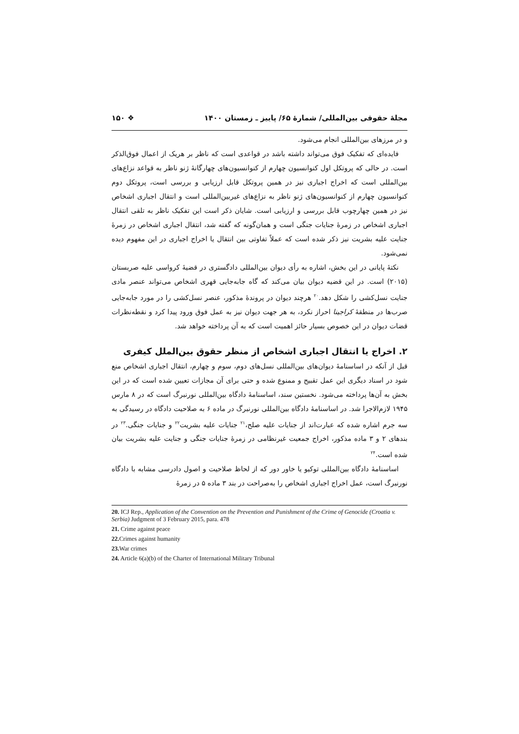مجلهٔ حقوقی بین‌المللی/ شمارهٔ ۶۵/ پاییز ـ زمستان ۱۴۰۰ ❖ ۱۵۰
و در مرزهای بین‌المللی انجام می‌شود.
فایده‌ای که تفکیک فوق می‌تواند داشته باشد در قواعدی است که ناظر بر هریک از اعمال فوق‌الذکر است. در حالی که پروتکل اول کنوانسیون چهارم از کنوانسیون‌های چهارگانهٔ ژنو ناظر به قواعد نزاع‌های بین‌المللی است که اخراج اجباری نیز در همین پروتکل قابل ارزیابی و بررسی است، پروتکل دوم کنوانسیون چهارم از کنوانسیون‌های ژنو ناظر به نزاع‌های غیربین‌المللی است و انتقال اجباری اشخاص نیز در همین چهارچوب قابل بررسی و ارزیابی است. شایان ذکر است این تفکیک ناظر به تلقی انتقال اجباری اشخاص در زمرهٔ جنایات جنگی است و همان‌گونه که گفته شد، انتقال اجباری اشخاص در زمرهٔ جنایت علیه بشریت نیز ذکر شده است که عملاً تفاوتی بین انتقال یا اخراج اجباری در این مفهوم دیده نمی‌شود.
نکتهٔ پایانی در این بخش، اشاره به رأی دیوان بین‌المللی دادگستری در قضیهٔ کرواسی علیه صربستان (۲۰۱۵) است. در این قضیه دیوان بیان می‌کند که گاه جابه‌جایی قهری اشخاص می‌تواند عنصر مادی جنایت نسل‌کشی را شکل دهد.<sup>۲۰</sup> هرچند دیوان در پروندهٔ مذکور، عنصر نسل‌کشی را در مورد جابه‌جایی صرب‌ها در منطقهٔ کراجینا احراز نکرد، به هر جهت دیوان نیز به عمل فوق ورود پیدا کرد و نقطه‌نظرات قضات دیوان در این خصوص بسیار حائز اهمیت است که به آن پرداخته خواهد شد.
۲. اخراج یا انتقال اجباری اشخاص از منظر حقوق بین‌الملل کیفری
قبل از آنکه در اساسنامهٔ دیوان‌های بین‌المللی نسل‌های دوم، سوم و چهارم، انتقال اجباری اشخاص منع شود در اسناد دیگری این عمل تقبیح و ممنوع شده و حتی برای آن مجازات تعیین شده است که در این بخش به آن‌ها پرداخته می‌شود. نخستین سند، اساسنامهٔ دادگاه بین‌المللی نورنبرگ است که در ۸ مارس ۱۹۴۵ لازم‌الاجرا شد. در اساسنامهٔ دادگاه بین‌المللی نورنبرگ در ماده ۶ به صلاحیت دادگاه در رسیدگی به سه جرم اشاره شده که عبارت‌اند از جنایات علیه صلح،<sup>۲۱</sup> جنایات علیه بشریت<sup>۲۲</sup> و جنایات جنگی.<sup>۲۳</sup> در بندهای ۲ و ۳ ماده مذکور، اخراج جمعیت غیرنظامی در زمرهٔ جنایات جنگی و جنایت علیه بشریت بیان شده است.<sup>۲۴</sup>
اساسنامهٔ دادگاه بین‌المللی توکیو یا خاور دور که از لحاظ صلاحیت و اصول دادرسی مشابه با دادگاه نورنبرگ است، عمل اخراج اجباری اشخاص را به‌صراحت در بند ۳ ماده ۵ در زمرهٔ
20. ICJ Rep., Application of the Convention on the Prevention and Punishment of the Crime of Genocide (Croatia v. Serbia) Judgment of 3 February 2015, para. 478
21. Crime against peace
22. Crimes against humanity
23. War crimes
24. Article 6(a)(b) of the Charter of International Military Tribunal